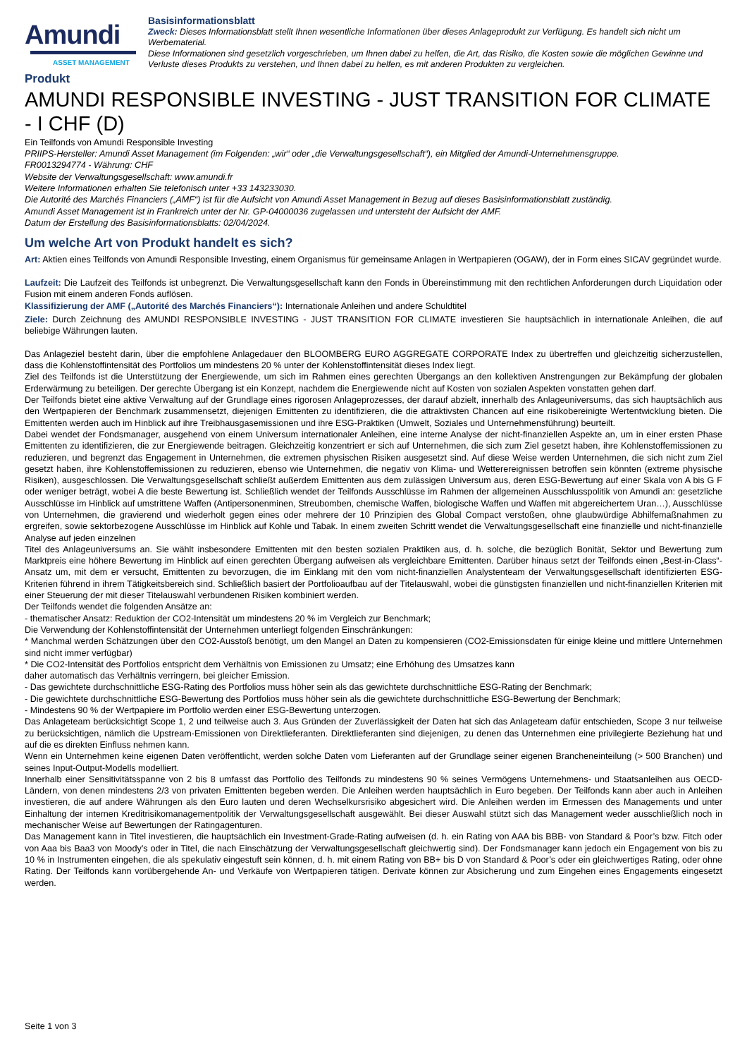Amundi
ASSET MANAGEMENT
Basisinformationsblatt
Zweck: Dieses Informationsblatt stellt Ihnen wesentliche Informationen über dieses Anlageprodukt zur Verfügung. Es handelt sich nicht um Werbematerial.
Diese Informationen sind gesetzlich vorgeschrieben, um Ihnen dabei zu helfen, die Art, das Risiko, die Kosten sowie die möglichen Gewinne und Verluste dieses Produkts zu verstehen, und Ihnen dabei zu helfen, es mit anderen Produkten zu vergleichen.
Produkt
AMUNDI RESPONSIBLE INVESTING - JUST TRANSITION FOR CLIMATE - I CHF (D)
Ein Teilfonds von Amundi Responsible Investing
PRIIPS-Hersteller: Amundi Asset Management (im Folgenden: „wir“ oder „die Verwaltungsgesellschaft“), ein Mitglied der Amundi-Unternehmensgruppe.
FR0013294774 - Währung: CHF
Website der Verwaltungsgesellschaft: www.amundi.fr
Weitere Informationen erhalten Sie telefonisch unter +33 143233030.
Die Autorité des Marchés Financiers („AMF“) ist für die Aufsicht von Amundi Asset Management in Bezug auf dieses Basisinformationsblatt zuständig.
Amundi Asset Management ist in Frankreich unter der Nr. GP-04000036 zugelassen und untersteht der Aufsicht der AMF.
Datum der Erstellung des Basisinformationsblatts: 02/04/2024.
Um welche Art von Produkt handelt es sich?
Art: Aktien eines Teilfonds von Amundi Responsible Investing, einem Organismus für gemeinsame Anlagen in Wertpapieren (OGAW), der in Form eines SICAV gegründet wurde.
Laufzeit: Die Laufzeit des Teilfonds ist unbegrenzt. Die Verwaltungsgesellschaft kann den Fonds in Übereinstimmung mit den rechtlichen Anforderungen durch Liquidation oder Fusion mit einem anderen Fonds auflösen.
Klassifizierung der AMF („Autorité des Marchés Financiers“): Internationale Anleihen und andere Schuldtitel
Ziele: Durch Zeichnung des AMUNDI RESPONSIBLE INVESTING - JUST TRANSITION FOR CLIMATE investieren Sie hauptsächlich in internationale Anleihen, die auf beliebige Währungen lauten.
Das Anlageziel besteht darin, über die empfohlene Anlagedauer den BLOOMBERG EURO AGGREGATE CORPORATE Index zu übertreffen und gleichzeitig sicherzustellen, dass die Kohlenstoffintensität des Portfolios um mindestens 20 % unter der Kohlenstoffintensität dieses Index liegt.
Ziel des Teilfonds ist die Unterstützung der Energiewende, um sich im Rahmen eines gerechten Übergangs an den kollektiven Anstrengungen zur Bekämpfung der globalen Erderwärmung zu beteiligen. Der gerechte Übergang ist ein Konzept, nachdem die Energiewende nicht auf Kosten von sozialen Aspekten vonstatten gehen darf.
Der Teilfonds bietet eine aktive Verwaltung auf der Grundlage eines rigorosen Anlageprozesses, der darauf abzielt, innerhalb des Anlageuniversums, das sich hauptsächlich aus den Wertpapieren der Benchmark zusammensetzt, diejenigen Emittenten zu identifizieren, die die attraktivsten Chancen auf eine risikobereinigte Wertentwicklung bieten. Die Emittenten werden auch im Hinblick auf ihre Treibhausgasemissionen und ihre ESG-Praktiken (Umwelt, Soziales und Unternehmensführung) beurteilt.
Dabei wendet der Fondsmanager, ausgehend von einem Universum internationaler Anleihen, eine interne Analyse der nicht-finanziellen Aspekte an, um in einer ersten Phase Emittenten zu identifizieren, die zur Energiewende beitragen. Gleichzeitig konzentriert er sich auf Unternehmen, die sich zum Ziel gesetzt haben, ihre Kohlenstoffemissionen zu reduzieren, und begrenzt das Engagement in Unternehmen, die extremen physischen Risiken ausgesetzt sind. Auf diese Weise werden Unternehmen, die sich nicht zum Ziel gesetzt haben, ihre Kohlenstoffemissionen zu reduzieren, ebenso wie Unternehmen, die negativ von Klima- und Wetterereignissen betroffen sein könnten (extreme physische Risiken), ausgeschlossen. Die Verwaltungsgesellschaft schließt außerdem Emittenten aus dem zulässigen Universum aus, deren ESG-Bewertung auf einer Skala von A bis G F oder weniger beträgt, wobei A die beste Bewertung ist. Schließlich wendet der Teilfonds Ausschlüsse im Rahmen der allgemeinen Ausschlusspolitik von Amundi an: gesetzliche Ausschlüsse im Hinblick auf umstrittene Waffen (Antipersonenminen, Streubomben, chemische Waffen, biologische Waffen und Waffen mit abgereichertem Uran…), Ausschlüsse von Unternehmen, die gravierend und wiederholt gegen eines oder mehrere der 10 Prinzipien des Global Compact verstoßen, ohne glaubwürdige Abhilfemaßnahmen zu ergreifen, sowie sektorbezogene Ausschlüsse im Hinblick auf Kohle und Tabak. In einem zweiten Schritt wendet die Verwaltungsgesellschaft eine finanzielle und nicht-finanzielle Analyse auf jeden einzelnen
Titel des Anlageuniversums an. Sie wählt insbesondere Emittenten mit den besten sozialen Praktiken aus, d. h. solche, die bezüglich Bonität, Sektor und Bewertung zum Marktpreis eine höhere Bewertung im Hinblick auf einen gerechten Übergang aufweisen als vergleichbare Emittenten. Darüber hinaus setzt der Teilfonds einen „Best-in-Class“-Ansatz um, mit dem er versucht, Emittenten zu bevorzugen, die im Einklang mit den vom nicht-finanziellen Analystenteam der Verwaltungsgesellschaft identifizierten ESG-Kriterien führend in ihrem Tätigkeitsbereich sind. Schließlich basiert der Portfolioaufbau auf der Titelauswahl, wobei die günstigsten finanziellen und nicht-finanziellen Kriterien mit einer Steuerung der mit dieser Titelauswahl verbundenen Risiken kombiniert werden.
Der Teilfonds wendet die folgenden Ansätze an:
- thematischer Ansatz: Reduktion der CO2-Intensität um mindestens 20 % im Vergleich zur Benchmark;
Die Verwendung der Kohlenstoffintensität der Unternehmen unterliegt folgenden Einschränkungen:
* Manchmal werden Schätzungen über den CO2-Ausstoß benötigt, um den Mangel an Daten zu kompensieren (CO2-Emissionsdaten für einige kleine und mittlere Unternehmen sind nicht immer verfügbar)
* Die CO2-Intensität des Portfolios entspricht dem Verhältnis von Emissionen zu Umsatz; eine Erhöhung des Umsatzes kann
daher automatisch das Verhältnis verringern, bei gleicher Emission.
- Das gewichtete durchschnittliche ESG-Rating des Portfolios muss höher sein als das gewichtete durchschnittliche ESG-Rating der Benchmark;
- Die gewichtete durchschnittliche ESG-Bewertung des Portfolios muss höher sein als die gewichtete durchschnittliche ESG-Bewertung der Benchmark;
- Mindestens 90 % der Wertpapiere im Portfolio werden einer ESG-Bewertung unterzogen.
Das Anlageteam berücksichtigt Scope 1, 2 und teilweise auch 3. Aus Gründen der Zuverlässigkeit der Daten hat sich das Anlageteam dafür entschieden, Scope 3 nur teilweise zu berücksichtigen, nämlich die Upstream-Emissionen von Direktlieferanten. Direktlieferanten sind diejenigen, zu denen das Unternehmen eine privilegierte Beziehung hat und auf die es direkten Einfluss nehmen kann.
Wenn ein Unternehmen keine eigenen Daten veröffentlicht, werden solche Daten vom Lieferanten auf der Grundlage seiner eigenen Brancheneinteilung (> 500 Branchen) und seines Input-Output-Modells modelliert.
Innerhalb einer Sensitivitätsspanne von 2 bis 8 umfasst das Portfolio des Teilfonds zu mindestens 90 % seines Vermögens Unternehmens- und Staatsanleihen aus OECD-Ländern, von denen mindestens 2/3 von privaten Emittenten begeben werden. Die Anleihen werden hauptsächlich in Euro begeben. Der Teilfonds kann aber auch in Anleihen investieren, die auf andere Währungen als den Euro lauten und deren Wechselkursrisiko abgesichert wird. Die Anleihen werden im Ermessen des Managements und unter Einhaltung der internen Kreditrisikomanagementpolitik der Verwaltungsgesellschaft ausgewählt. Bei dieser Auswahl stützt sich das Management weder ausschließlich noch in mechanischer Weise auf Bewertungen der Ratingagenturen.
Das Management kann in Titel investieren, die hauptsächlich ein Investment-Grade-Rating aufweisen (d. h. ein Rating von AAA bis BBB- von Standard & Poor’s bzw. Fitch oder von Aaa bis Baa3 von Moody’s oder in Titel, die nach Einschätzung der Verwaltungsgesellschaft gleichwertig sind). Der Fondsmanager kann jedoch ein Engagement von bis zu 10 % in Instrumenten eingehen, die als spekulativ eingestuft sein können, d. h. mit einem Rating von BB+ bis D von Standard & Poor’s oder ein gleichwertiges Rating, oder ohne Rating. Der Teilfonds kann vorübergehende An- und Verkäufe von Wertpapieren tätigen. Derivate können zur Absicherung und zum Eingehen eines Engagements eingesetzt werden.
Seite 1 von 3